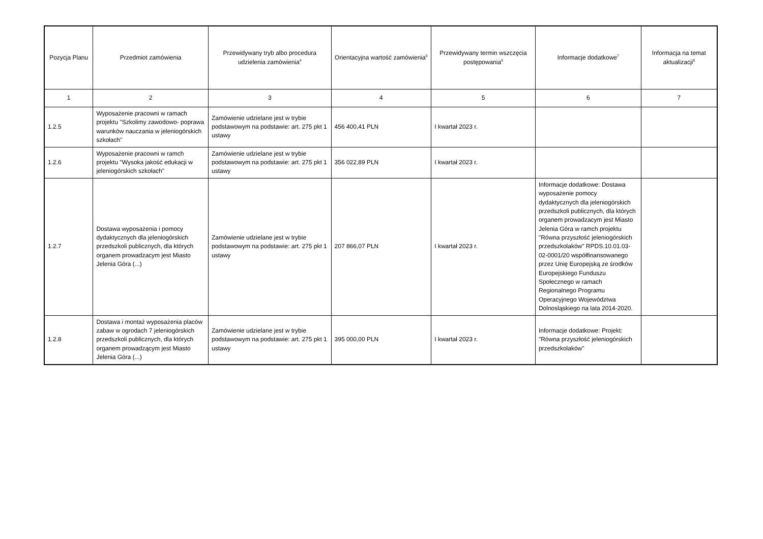| Pozycja Planu | Przedmiot zamówienia | Przewidywany tryb albo procedura udzielenia zamówienia<sup>4</sup> | Orientacyjna wartość zamówienia<sup>5</sup> | Przewidywany termin wszczęcia postępowania<sup>6</sup> | Informacje dodatkowe<sup>7</sup> | Informacja na temat aktualizacji<sup>8</sup> |
| --- | --- | --- | --- | --- | --- | --- |
| 1 | 2 | 3 | 4 | 5 | 6 | 7 |
| 1.2.5 | Wyposażenie pracowni w ramach projektu "Szkolimy zawodowo- poprawa warunków nauczania w jeleniogórskich szkołach" | Zamówienie udzielane jest w trybie podstawowym na podstawie: art. 275 pkt 1 ustawy | 456 400,41 PLN | I kwartał 2023 r. | | |
| 1.2.6 | Wyposażenie pracowni w ramch projektu "Wysoka jakość edukacji w jeleniogórskich szkołach" | Zamówienie udzielane jest w trybie podstawowym na podstawie: art. 275 pkt 1 ustawy | 356 022,89 PLN | I kwartał 2023 r. | | |
| 1.2.7 | Dostawa wyposażenia i pomocy dydaktycznych dla jeleniogórskich przedszkoli publicznych, dla których organem prowadzacym jest Miasto Jelenia Góra (...) | Zamówienie udzielane jest w trybie podstawowym na podstawie: art. 275 pkt 1 ustawy | 207 866,07 PLN | I kwartał 2023 r. | Informacje dodatkowe: Dostawa wyposażenie pomocy dydaktycznych dla jeleniogórskich przedszkoli publicznych, dla których organem prowadzacym jest Miasto Jelenia Góra w ramch projektu "Równa przyszłość jeleniogórskich przedszkolaków" RPDS.10.01.03-02-0001/20 współfinansowanego przez Unię Europejską ze środków Europejskiego Funduszu Społecznego w ramach Regionalnego Programu Operacyjnego Województwa Dolnosląskiego na lata 2014-2020. | |
| 1.2.8 | Dostawa i montaż wyposażenia placów zabaw w ogrodach 7 jeleniogórskich przedszkoli publicznych, dla których organem prowadzącym jest Miasto Jelenia Góra (...) | Zamówienie udzielane jest w trybie podstawowym na podstawie: art. 275 pkt 1 ustawy | 395 000,00 PLN | I kwartał 2023 r. | Informacje dodatkowe: Projekt: "Równa przyszłość jeleniogórskich przedszkolaków" | |